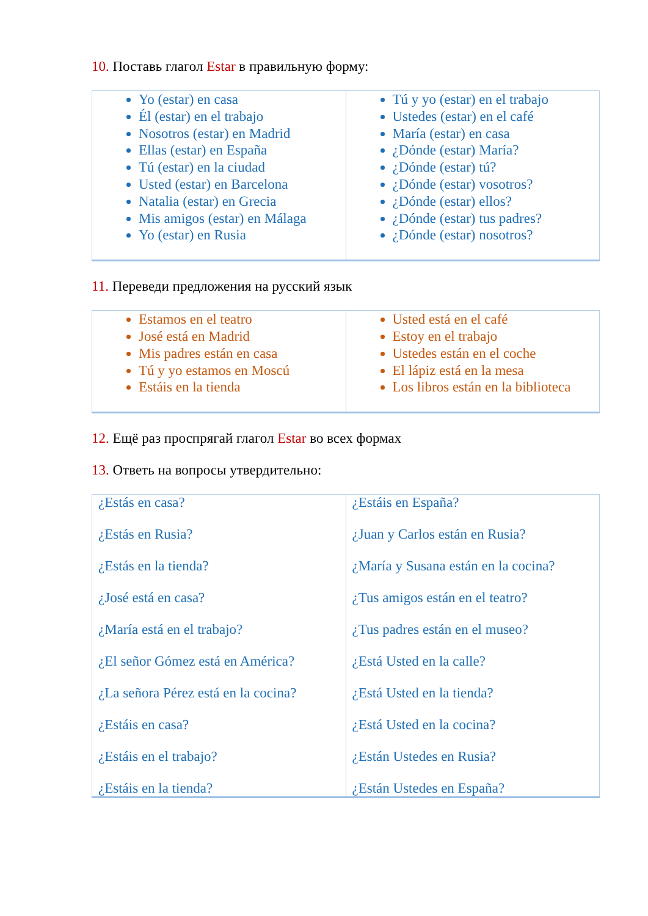10. Поставь глагол Estar в правильную форму:
| Yo (estar) en casa Él (estar) en el trabajo Nosotros (estar) en Madrid Ellas (estar) en España Tú (estar) en la ciudad Usted (estar) en Barcelona Natalia (estar) en Grecia Mis amigos (estar) en Málaga Yo (estar) en Rusia | Tú y yo (estar) en el trabajo Ustedes (estar) en el café María (estar) en casa ¿Dónde (estar) María? ¿Dónde (estar) tú? ¿Dónde (estar) vosotros? ¿Dónde (estar) ellos? ¿Dónde (estar) tus padres? ¿Dónde (estar) nosotros? |
11. Переведи предложения на русский язык
| Estamos en el teatro José está en Madrid Mis padres están en casa Tú y yo estamos en Moscú Estáis en la tienda | Usted está en el café Estoy en el trabajo Ustedes están en el coche El lápiz está en la mesa Los libros están en la biblioteca |
12. Ещё раз проспрягай глагол Estar во всех формах
13. Ответь на вопросы утвердительно:
| ¿Estás en casa? ¿Estás en Rusia? ¿Estás en la tienda? ¿José está en casa? ¿María está en el trabajo? ¿El señor Gómez está en América? ¿La señora Pérez está en la cocina? ¿Estáis en casa? ¿Estáis en el trabajo? ¿Estáis en la tienda? | ¿Estáis en España? ¿Juan y Carlos están en Rusia? ¿María y Susana están en la cocina? ¿Tus amigos están en el teatro? ¿Tus padres están en el museo? ¿Está Usted en la calle? ¿Está Usted en la tienda? ¿Está Usted en la cocina? ¿Están Ustedes en Rusia? ¿Están Ustedes en España? |